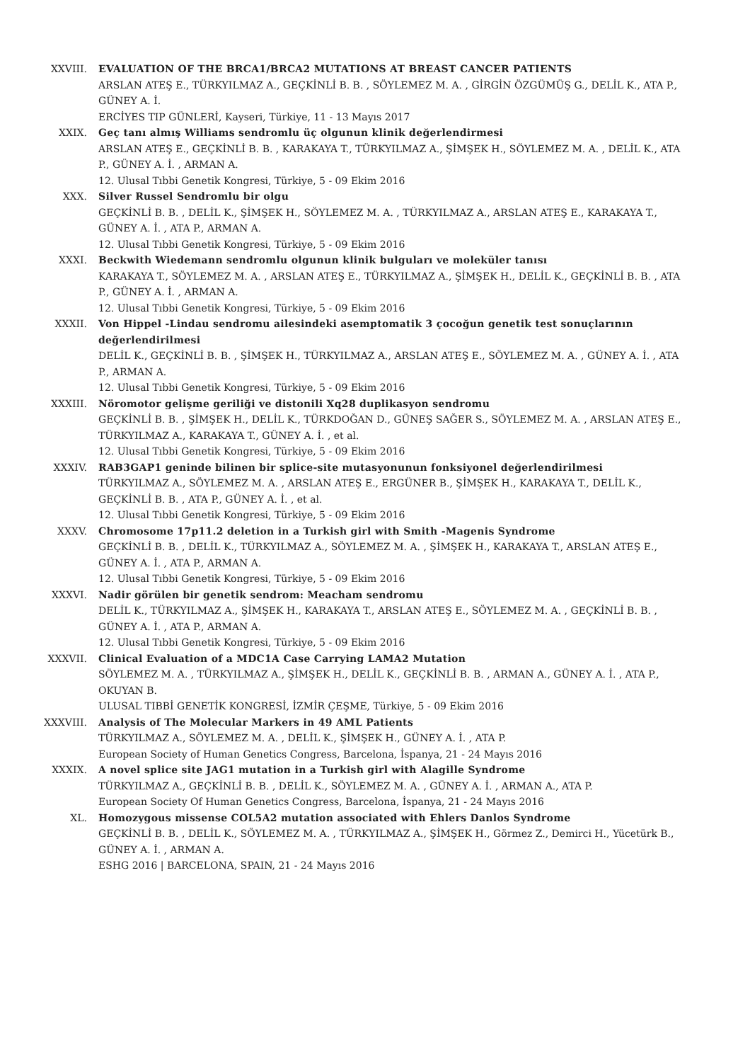XXVIII. EVALUATION OF THE BRCA1/BRCA2 MUTATIONS AT BREAST CANCER PATIENTS
ARSLAN ATEŞ E., TÜRKYILMAZ A., GEÇKİNLİ B. B. , SÖYLEMEZ M. A. , GİRGİN ÖZGÜMÜŞ G., DELİL K., ATA P., GÜNEY A. İ.
ERCİYES TIP GÜNLERİ, Kayseri, Türkiye, 11 - 13 Mayıs 2017
XXIX. Geç tanı almış Williams sendromlu üç olgunun klinik değerlendirmesi
ARSLAN ATEŞ E., GEÇKİNLİ B. B. , KARAKAYA T., TÜRKYILMAZ A., ŞİMŞEK H., SÖYLEMEZ M. A. , DELİL K., ATA P., GÜNEY A. İ. , ARMAN A.
12. Ulusal Tıbbi Genetik Kongresi, Türkiye, 5 - 09 Ekim 2016
XXX. Silver Russel Sendromlu bir olgu
GEÇKİNLİ B. B. , DELİL K., ŞİMŞEK H., SÖYLEMEZ M. A. , TÜRKYILMAZ A., ARSLAN ATEŞ E., KARAKAYA T., GÜNEY A. İ. , ATA P., ARMAN A.
12. Ulusal Tıbbi Genetik Kongresi, Türkiye, 5 - 09 Ekim 2016
XXXI. Beckwith Wiedemann sendromlu olgunun klinik bulguları ve moleküler tanısı
KARAKAYA T., SÖYLEMEZ M. A. , ARSLAN ATEŞ E., TÜRKYILMAZ A., ŞİMŞEK H., DELİL K., GEÇKİNLİ B. B. , ATA P., GÜNEY A. İ. , ARMAN A.
12. Ulusal Tıbbi Genetik Kongresi, Türkiye, 5 - 09 Ekim 2016
XXXII. Von Hippel -Lindau sendromu ailesindeki asemptomatik 3 çocoğun genetik test sonuçlarının değerlendirilmesi
DELİL K., GEÇKİNLİ B. B. , ŞİMŞEK H., TÜRKYILMAZ A., ARSLAN ATEŞ E., SÖYLEMEZ M. A. , GÜNEY A. İ. , ATA P., ARMAN A.
12. Ulusal Tıbbi Genetik Kongresi, Türkiye, 5 - 09 Ekim 2016
XXXIII. Nöromotor gelişme geriliği ve distonili Xq28 duplikasyon sendromu
GEÇKİNLİ B. B. , ŞİMŞEK H., DELİL K., TÜRKDOĞAN D., GÜNEŞ SAĞER S., SÖYLEMEZ M. A. , ARSLAN ATEŞ E., TÜRKYILMAZ A., KARAKAYA T., GÜNEY A. İ. , et al.
12. Ulusal Tıbbi Genetik Kongresi, Türkiye, 5 - 09 Ekim 2016
XXXIV. RAB3GAP1 geninde bilinen bir splice-site mutasyonunun fonksiyonel değerlendirilmesi
TÜRKYILMAZ A., SÖYLEMEZ M. A. , ARSLAN ATEŞ E., ERGÜNER B., ŞİMŞEK H., KARAKAYA T., DELİL K., GEÇKİNLİ B. B. , ATA P., GÜNEY A. İ. , et al.
12. Ulusal Tıbbi Genetik Kongresi, Türkiye, 5 - 09 Ekim 2016
XXXV. Chromosome 17p11.2 deletion in a Turkish girl with Smith -Magenis Syndrome
GEÇKİNLİ B. B. , DELİL K., TÜRKYILMAZ A., SÖYLEMEZ M. A. , ŞİMŞEK H., KARAKAYA T., ARSLAN ATEŞ E., GÜNEY A. İ. , ATA P., ARMAN A.
12. Ulusal Tıbbi Genetik Kongresi, Türkiye, 5 - 09 Ekim 2016
XXXVI. Nadir görülen bir genetik sendrom: Meacham sendromu
DELİL K., TÜRKYILMAZ A., ŞİMŞEK H., KARAKAYA T., ARSLAN ATEŞ E., SÖYLEMEZ M. A. , GEÇKİNLİ B. B. , GÜNEY A. İ. , ATA P., ARMAN A.
12. Ulusal Tıbbi Genetik Kongresi, Türkiye, 5 - 09 Ekim 2016
XXXVII. Clinical Evaluation of a MDC1A Case Carrying LAMA2 Mutation
SÖYLEMEZ M. A. , TÜRKYILMAZ A., ŞİMŞEK H., DELİL K., GEÇKİNLİ B. B. , ARMAN A., GÜNEY A. İ. , ATA P., OKUYAN B.
ULUSAL TIBBİ GENETİK KONGRESİ, İZMİR ÇEŞME, Türkiye, 5 - 09 Ekim 2016
XXXVIII. Analysis of The Molecular Markers in 49 AML Patients
TÜRKYILMAZ A., SÖYLEMEZ M. A. , DELİL K., ŞİMŞEK H., GÜNEY A. İ. , ATA P.
European Society of Human Genetics Congress, Barcelona, İspanya, 21 - 24 Mayıs 2016
XXXIX. A novel splice site JAG1 mutation in a Turkish girl with Alagille Syndrome
TÜRKYILMAZ A., GEÇKİNLİ B. B. , DELİL K., SÖYLEMEZ M. A. , GÜNEY A. İ. , ARMAN A., ATA P.
European Society Of Human Genetics Congress, Barcelona, İspanya, 21 - 24 Mayıs 2016
XL. Homozygous missense COL5A2 mutation associated with Ehlers Danlos Syndrome
GEÇKİNLİ B. B. , DELİL K., SÖYLEMEZ M. A. , TÜRKYILMAZ A., ŞİMŞEK H., Görmez Z., Demirci H., Yücetürk B., GÜNEY A. İ. , ARMAN A.
ESHG 2016 | BARCELONA, SPAIN, 21 - 24 Mayıs 2016